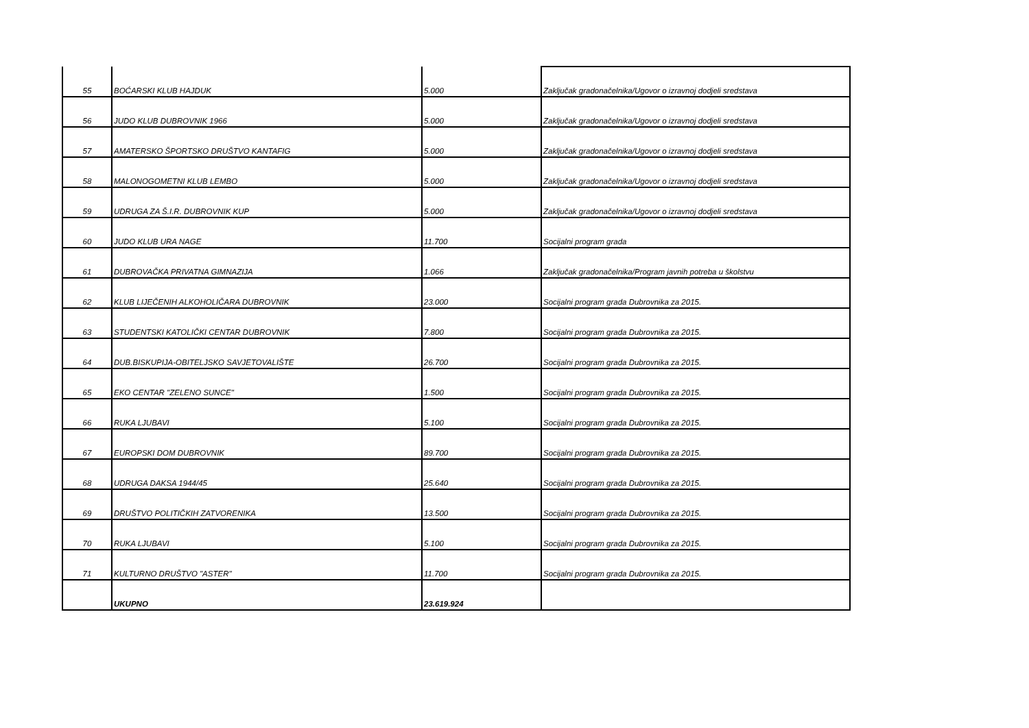| 55 | BOĆARSKI KLUB HAJDUK | 5.000 | Zaključak gradonačelnika/Ugovor o izravnoj dodjeli sredstava |
| 56 | JUDO KLUB DUBROVNIK 1966 | 5.000 | Zaključak gradonačelnika/Ugovor o izravnoj dodjeli sredstava |
| 57 | AMATERSKO ŠPORTSKO DRUŠTVO KANTAFIG | 5.000 | Zaključak gradonačelnika/Ugovor o izravnoj dodjeli sredstava |
| 58 | MALONOGOMETNI KLUB LEMBO | 5.000 | Zaključak gradonačelnika/Ugovor o izravnoj dodjeli sredstava |
| 59 | UDRUGA ZA Š.I.R. DUBROVNIK KUP | 5.000 | Zaključak gradonačelnika/Ugovor o izravnoj dodjeli sredstava |
| 60 | JUDO KLUB URA NAGE | 11.700 | Socijalni program grada |
| 61 | DUBROVAČKA PRIVATNA GIMNAZIJA | 1.066 | Zaključak gradonačelnika/Program javnih potreba u školstvu |
| 62 | KLUB LIJEČENIH ALKOHOLIČARA DUBROVNIK | 23.000 | Socijalni program grada Dubrovnika za 2015. |
| 63 | STUDENTSKI KATOLIČKI CENTAR DUBROVNIK | 7.800 | Socijalni program grada Dubrovnika za 2015. |
| 64 | DUB.BISKUPIJA-OBITELJSKO SAVJETOVALIŠTE | 26.700 | Socijalni program grada Dubrovnika za 2015. |
| 65 | EKO CENTAR "ZELENO SUNCE" | 1.500 | Socijalni program grada Dubrovnika za 2015. |
| 66 | RUKA LJUBAVI | 5.100 | Socijalni program grada Dubrovnika za 2015. |
| 67 | EUROPSKI DOM DUBROVNIK | 89.700 | Socijalni program grada Dubrovnika za 2015. |
| 68 | UDRUGA DAKSA 1944/45 | 25.640 | Socijalni program grada Dubrovnika za 2015. |
| 69 | DRUŠTVO POLITIČKIH ZATVORENIKA | 13.500 | Socijalni program grada Dubrovnika za 2015. |
| 70 | RUKA LJUBAVI | 5.100 | Socijalni program grada Dubrovnika za 2015. |
| 71 | KULTURNO DRUŠTVO "ASTER" | 11.700 | Socijalni program grada Dubrovnika za 2015. |
| | UKUPNO | 23.619.924 | |